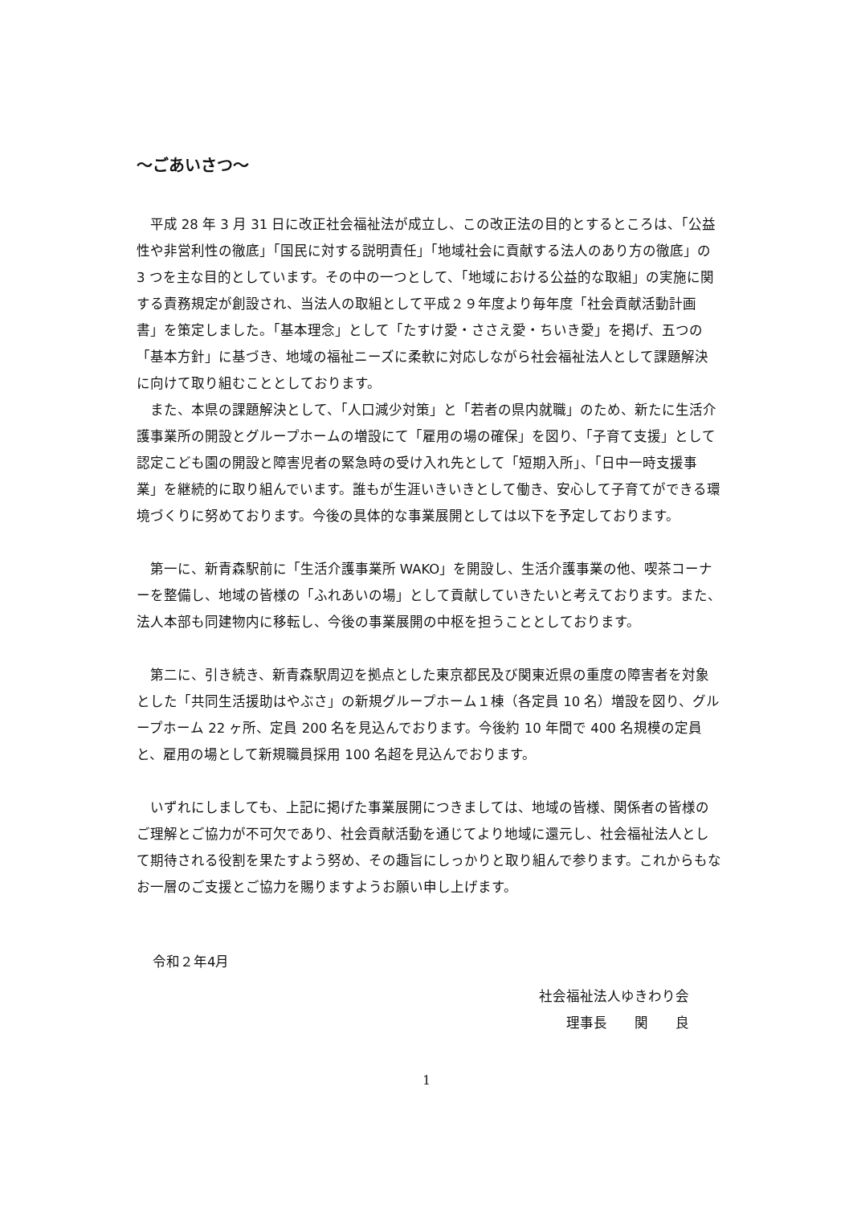～ごあいさつ～
平成 28 年 3 月 31 日に改正社会福祉法が成立し、この改正法の目的とするところは、「公益性や非営利性の徹底」「国民に対する説明責任」「地域社会に貢献する法人のあり方の徹底」の 3 つを主な目的としています。その中の一つとして、「地域における公益的な取組」の実施に関する責務規定が創設され、当法人の取組として平成２９年度より毎年度「社会貢献活動計画書」を策定しました。「基本理念」として「たすけ愛・ささえ愛・ちいき愛」を掲げ、五つの「基本方針」に基づき、地域の福祉ニーズに柔軟に対応しながら社会福祉法人として課題解決に向けて取り組むこととしております。
また、本県の課題解決として、「人口減少対策」と「若者の県内就職」のため、新たに生活介護事業所の開設とグループホームの増設にて「雇用の場の確保」を図り、「子育て支援」として認定こども園の開設と障害児者の緊急時の受け入れ先として「短期入所」、「日中一時支援事業」を継続的に取り組んでいます。誰もが生涯いきいきとして働き、安心して子育てができる環境づくりに努めております。今後の具体的な事業展開としては以下を予定しております。
第一に、新青森駅前に「生活介護事業所 WAKO」を開設し、生活介護事業の他、喫茶コーナーを整備し、地域の皆様の「ふれあいの場」として貢献していきたいと考えております。また、法人本部も同建物内に移転し、今後の事業展開の中枢を担うこととしております。
第二に、引き続き、新青森駅周辺を拠点とした東京都民及び関東近県の重度の障害者を対象とした「共同生活援助はやぶさ」の新規グループホーム１棟（各定員 10 名）増設を図り、グループホーム 22 ヶ所、定員 200 名を見込んでおります。今後約 10 年間で 400 名規模の定員と、雇用の場として新規職員採用 100 名超を見込んでおります。
いずれにしましても、上記に掲げた事業展開につきましては、地域の皆様、関係者の皆様のご理解とご協力が不可欠であり、社会貢献活動を通じてより地域に還元し、社会福祉法人として期待される役割を果たすよう努め、その趣旨にしっかりと取り組んで参ります。これからもなお一層のご支援とご協力を賜りますようお願い申し上げます。
令和２年4月
社会福祉法人ゆきわり会
理事長　　関　　良
1